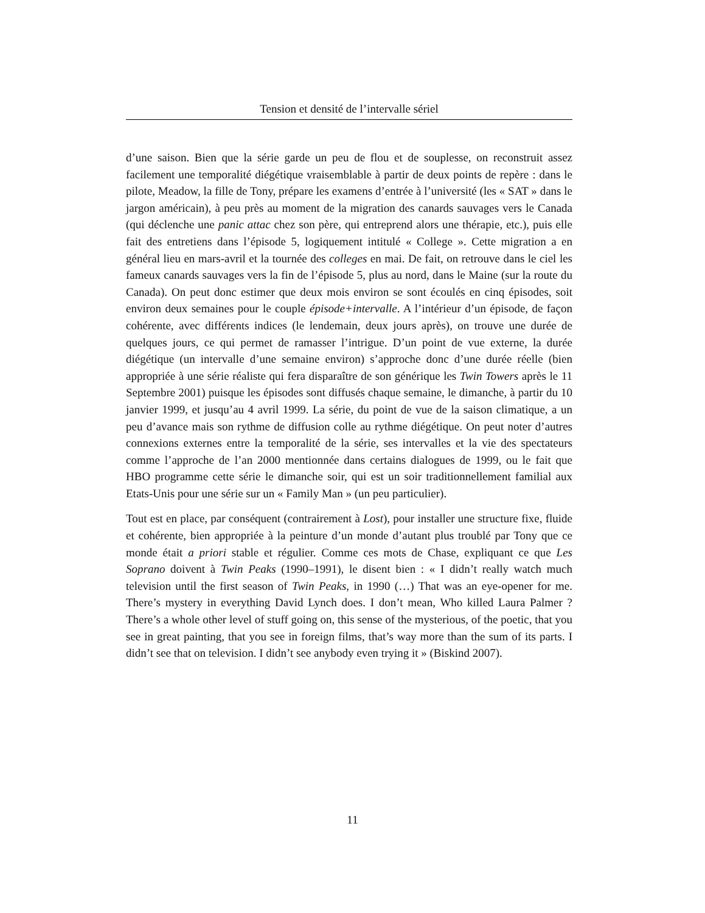Tension et densité de l’intervalle sériel
d’une saison. Bien que la série garde un peu de flou et de souplesse, on reconstruit assez facilement une temporalité diégétique vraisemblable à partir de deux points de repère : dans le pilote, Meadow, la fille de Tony, prépare les examens d’entrée à l’université (les « SAT » dans le jargon américain), à peu près au moment de la migration des canards sauvages vers le Canada (qui déclenche une panic attac chez son père, qui entreprend alors une thérapie, etc.), puis elle fait des entretiens dans l’épisode 5, logiquement intitulé « College ». Cette migration a en général lieu en mars-avril et la tournée des colleges en mai. De fait, on retrouve dans le ciel les fameux canards sauvages vers la fin de l’épisode 5, plus au nord, dans le Maine (sur la route du Canada). On peut donc estimer que deux mois environ se sont écoulés en cinq épisodes, soit environ deux semaines pour le couple épisode+intervalle. A l’intérieur d’un épisode, de façon cohérente, avec différents indices (le lendemain, deux jours après), on trouve une durée de quelques jours, ce qui permet de ramasser l’intrigue. D’un point de vue externe, la durée diégétique (un intervalle d’une semaine environ) s’approche donc d’une durée réelle (bien appropriée à une série réaliste qui fera disparaître de son générique les Twin Towers après le 11 Septembre 2001) puisque les épisodes sont diffusés chaque semaine, le dimanche, à partir du 10 janvier 1999, et jusqu’au 4 avril 1999. La série, du point de vue de la saison climatique, a un peu d’avance mais son rythme de diffusion colle au rythme diégétique. On peut noter d’autres connexions externes entre la temporalité de la série, ses intervalles et la vie des spectateurs comme l’approche de l’an 2000 mentionnée dans certains dialogues de 1999, ou le fait que HBO programme cette série le dimanche soir, qui est un soir traditionnellement familial aux Etats-Unis pour une série sur un « Family Man » (un peu particulier).
Tout est en place, par conséquent (contrairement à Lost), pour installer une structure fixe, fluide et cohérente, bien appropriée à la peinture d’un monde d’autant plus troublé par Tony que ce monde était a priori stable et régulier. Comme ces mots de Chase, expliquant ce que Les Soprano doivent à Twin Peaks (1990–1991), le disent bien : « I didn’t really watch much television until the first season of Twin Peaks, in 1990 (…) That was an eye-opener for me. There’s mystery in everything David Lynch does. I don’t mean, Who killed Laura Palmer ? There’s a whole other level of stuff going on, this sense of the mysterious, of the poetic, that you see in great painting, that you see in foreign films, that’s way more than the sum of its parts. I didn’t see that on television. I didn’t see anybody even trying it » (Biskind 2007).
11